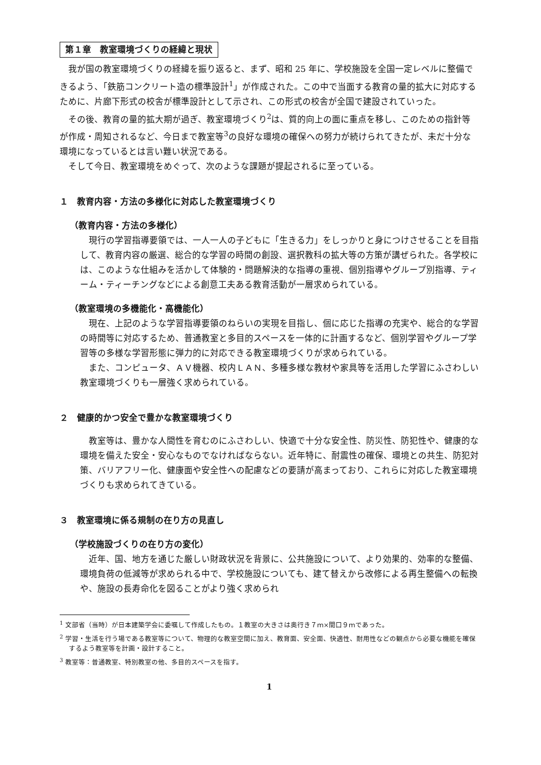第１章　教室環境づくりの経緯と現状
我が国の教室環境づくりの経緯を振り返ると、まず、昭和 25 年に、学校施設を全国一定レベルに整備できるよう、「鉄筋コンクリート造の標準設計<sup>1</sup>」が作成された。この中で当面する教育の量的拡大に対応するために、片廊下形式の校舎が標準設計として示され、この形式の校舎が全国で建設されていった。
その後、教育の量的拡大期が過ぎ、教室環境づくり<sup>2</sup>は、質的向上の面に重点を移し、このための指針等が作成・周知されるなど、今日まで教室等<sup>3</sup>の良好な環境の確保への努力が続けられてきたが、未だ十分な環境になっているとは言い難い状況である。
そして今日、教室環境をめぐって、次のような課題が提起されるに至っている。
１　教育内容・方法の多様化に対応した教室環境づくり
（教育内容・方法の多様化）
現行の学習指導要領では、一人一人の子どもに「生きる力」をしっかりと身につけさせることを目指して、教育内容の厳選、総合的な学習の時間の創設、選択教科の拡大等の方策が講ぜられた。各学校には、このような仕組みを活かして体験的・問題解決的な指導の重視、個別指導やグループ別指導、ティーム・ティーチングなどによる創意工夫ある教育活動が一層求められている。
（教室環境の多機能化・高機能化）
現在、上記のような学習指導要領のねらいの実現を目指し、個に応じた指導の充実や、総合的な学習の時間等に対応するため、普通教室と多目的スペースを一体的に計画するなど、個別学習やグループ学習等の多様な学習形態に弾力的に対応できる教室環境づくりが求められている。
また、コンピュータ、ＡＶ機器、校内ＬＡＮ、多種多様な教材や家具等を活用した学習にふさわしい教室環境づくりも一層強く求められている。
２　健康的かつ安全で豊かな教室環境づくり
教室等は、豊かな人間性を育むのにふさわしい、快適で十分な安全性、防災性、防犯性や、健康的な環境を備えた安全・安心なものでなければならない。近年特に、耐震性の確保、環境との共生、防犯対策、バリアフリー化、健康面や安全性への配慮などの要請が高まっており、これらに対応した教室環境づくりも求められてきている。
３　教室環境に係る規制の在り方の見直し
（学校施設づくりの在り方の変化）
近年、国、地方を通じた厳しい財政状況を背景に、公共施設について、より効果的、効率的な整備、環境負荷の低減等が求められる中で、学校施設についても、建て替えから改修による再生整備への転換や、施設の長寿命化を図ることがより強く求められ
<sup>1</sup> 文部省（当時）が日本建築学会に委嘱して作成したもの。１教室の大きさは奥行き７ｍ×間口９ｍであった。
<sup>2</sup> 学習・生活を行う場である教室等について、物理的な教室空間に加え、教育面、安全面、快適性、耐用性などの観点から必要な機能を確保するよう教室等を計画・設計すること。
<sup>3</sup> 教室等：普通教室、特別教室の他、多目的スペースを指す。
1